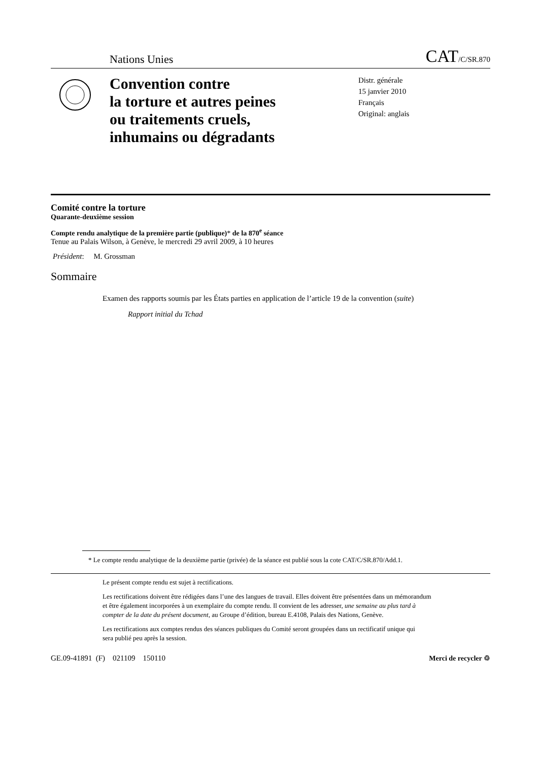Nations Unies CAT/C/SR.870
Convention contre
la torture et autres peines
ou traitements cruels,
inhumains ou dégradants
Distr. générale
15 janvier 2010
Français
Original: anglais
Comité contre la torture
Quarante-deuxième session
Compte rendu analytique de la première partie (publique)* de la 870<sup>e</sup> séance
Tenue au Palais Wilson, à Genève, le mercredi 29 avril 2009, à 10 heures
Président: M. Grossman
Sommaire
Examen des rapports soumis par les États parties en application de l’article 19 de la convention (suite)
Rapport initial du Tchad
* Le compte rendu analytique de la deuxième partie (privée) de la séance est publié sous la cote CAT/C/SR.870/Add.1.
Le présent compte rendu est sujet à rectifications.
Les rectifications doivent être rédigées dans l’une des langues de travail. Elles doivent être présentées dans un mémorandum et être également incorporées à un exemplaire du compte rendu. Il convient de les adresser, une semaine au plus tard à compter de la date du présent document, au Groupe d’édition, bureau E.4108, Palais des Nations, Genève.
Les rectifications aux comptes rendus des séances publiques du Comité seront groupées dans un rectificatif unique qui sera publié peu après la session.
GE.09-41891 (F) 021109 150110 Merci de recycler ♲